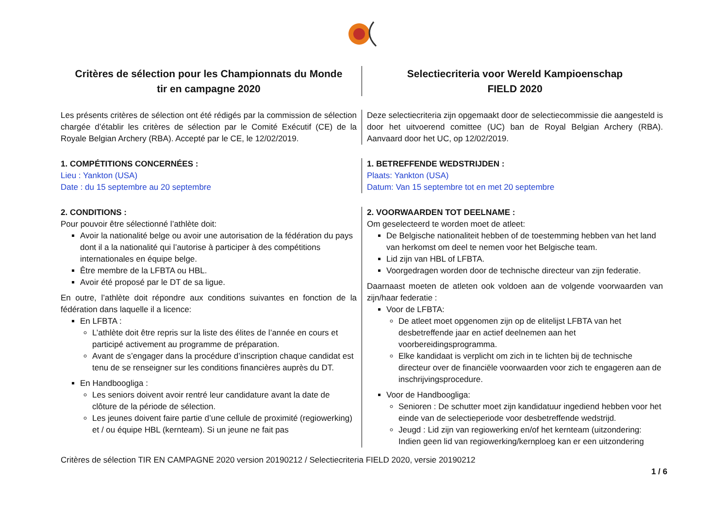Critères de sélection pour les Championnats du Monde
tir en campagne 2020
Selectiecriteria voor Wereld Kampioenschap
FIELD 2020
Les présents critères de sélection ont été rédigés par la commission de sélection chargée d’établir les critères de sélection par le Comité Exécutif (CE) de la Royale Belgian Archery (RBA). Accepté par le CE, le 12/02/2019.
Deze selectiecriteria zijn opgemaakt door de selectiecommissie die aangesteld is door het uitvoerend comittee (UC) ban de Royal Belgian Archery (RBA). Aanvaard door het UC, op 12/02/2019.
1. COMPÉTITIONS CONCERNÉES :
Lieu : Yankton (USA)
Date : du 15 septembre au 20 septembre
1. BETREFFENDE WEDSTRIJDEN :
Plaats: Yankton (USA)
Datum: Van 15 septembre tot en met 20 septembre
2. CONDITIONS :
Pour pouvoir être sélectionné l’athlète doit:
Avoir la nationalité belge ou avoir une autorisation de la fédération du pays dont il a la nationalité qui l’autorise à participer à des compétitions internationales en équipe belge.
Être membre de la LFBTA ou HBL.
Avoir été proposé par le DT de sa ligue.
En outre, l’athlète doit répondre aux conditions suivantes en fonction de la fédération dans laquelle il a licence:
En LFBTA :
L’athlète doit être repris sur la liste des élites de l’année en cours et participé activement au programme de préparation.
Avant de s’engager dans la procédure d’inscription chaque candidat est tenu de se renseigner sur les conditions financières auprès du DT.
En Handboogliga :
Les seniors doivent avoir rentré leur candidature avant la date de clôture de la période de sélection.
Les jeunes doivent faire partie d’une cellule de proximité (regiowerking) et / ou équipe HBL (kernteam). Si un jeune ne fait pas
2. VOORWAARDEN TOT DEELNAME :
Om geselecteerd te worden moet de atleet:
De Belgische nationaliteit hebben of de toestemming hebben van het land van herkomst om deel te nemen voor het Belgische team.
Lid zijn van HBL of LFBTA.
Voorgedragen worden door de technische directeur van zijn federatie.
Daarnaast moeten de atleten ook voldoen aan de volgende voorwaarden van zijn/haar federatie :
Voor de LFBTA:
De atleet moet opgenomen zijn op de elitelijst LFBTA van het desbetreffende jaar en actief deelnemen aan het voorbereidingsprogramma.
Elke kandidaat is verplicht om zich in te lichten bij de technische directeur over de financiële voorwaarden voor zich te engageren aan de inschrijvingsprocedure.
Voor de Handboogliga:
Senioren : De schutter moet zijn kandidatuur ingediend hebben voor het einde van de selectieperiode voor desbetreffende wedstrijd.
Jeugd : Lid zijn van regiowerking en/of het kernteam (uitzondering: Indien geen lid van regiowerking/kernploeg kan er een uitzondering
Critères de sélection TIR EN CAMPAGNE 2020 version 20190212 / Selectiecriteria FIELD 2020, versie 20190212
1 / 6